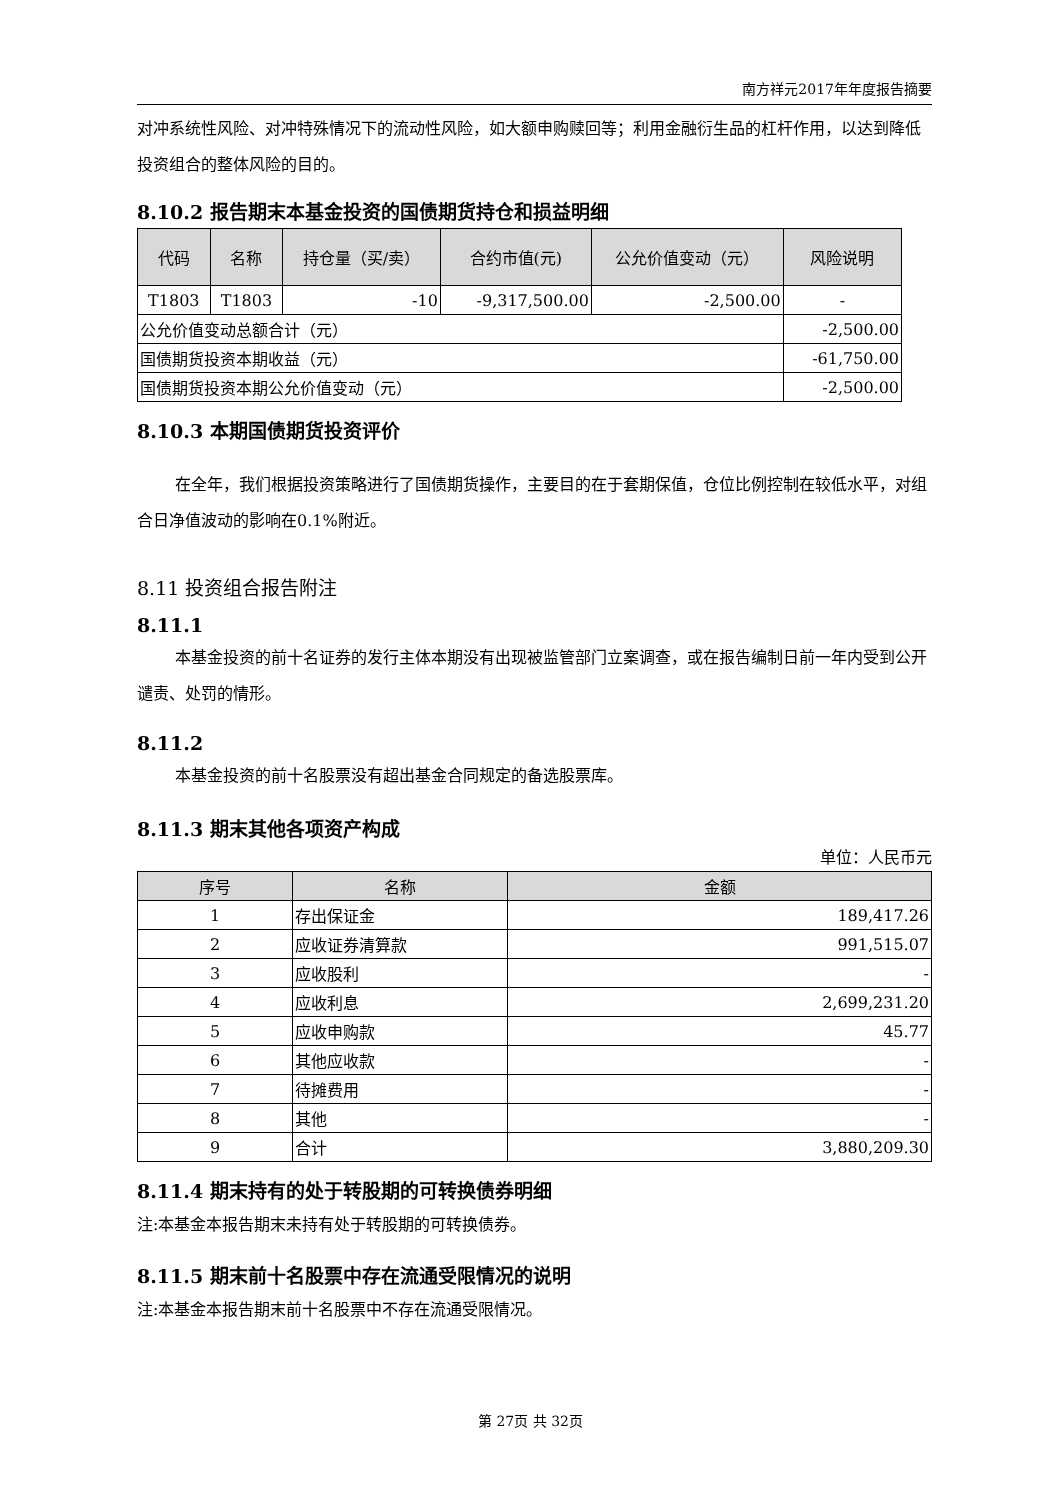南方祥元2017年年度报告摘要
对冲系统性风险、对冲特殊情况下的流动性风险，如大额申购赎回等；利用金融衍生品的杠杆作用，以达到降低投资组合的整体风险的目的。
8.10.2 报告期末本基金投资的国债期货持仓和损益明细
| 代码 | 名称 | 持仓量（买/卖） | 合约市值(元) | 公允价值变动（元） | 风险说明 |
| --- | --- | --- | --- | --- | --- |
| T1803 | T1803 | -10 | -9,317,500.00 | -2,500.00 | - |
| 公允价值变动总额合计（元） | | | | | -2,500.00 |
| 国债期货投资本期收益（元） | | | | | -61,750.00 |
| 国债期货投资本期公允价值变动（元） | | | | | -2,500.00 |
8.10.3 本期国债期货投资评价
在全年，我们根据投资策略进行了国债期货操作，主要目的在于套期保值，仓位比例控制在较低水平，对组合日净值波动的影响在0.1%附近。
8.11 投资组合报告附注
8.11.1
本基金投资的前十名证券的发行主体本期没有出现被监管部门立案调查，或在报告编制日前一年内受到公开谴责、处罚的情形。
8.11.2
本基金投资的前十名股票没有超出基金合同规定的备选股票库。
8.11.3 期末其他各项资产构成
单位：人民币元
| 序号 | 名称 | 金额 |
| --- | --- | --- |
| 1 | 存出保证金 | 189,417.26 |
| 2 | 应收证券清算款 | 991,515.07 |
| 3 | 应收股利 | - |
| 4 | 应收利息 | 2,699,231.20 |
| 5 | 应收申购款 | 45.77 |
| 6 | 其他应收款 | - |
| 7 | 待摊费用 | - |
| 8 | 其他 | - |
| 9 | 合计 | 3,880,209.30 |
8.11.4 期末持有的处于转股期的可转换债券明细
注:本基金本报告期末未持有处于转股期的可转换债券。
8.11.5 期末前十名股票中存在流通受限情况的说明
注:本基金本报告期末前十名股票中不存在流通受限情况。
第 27页 共 32页